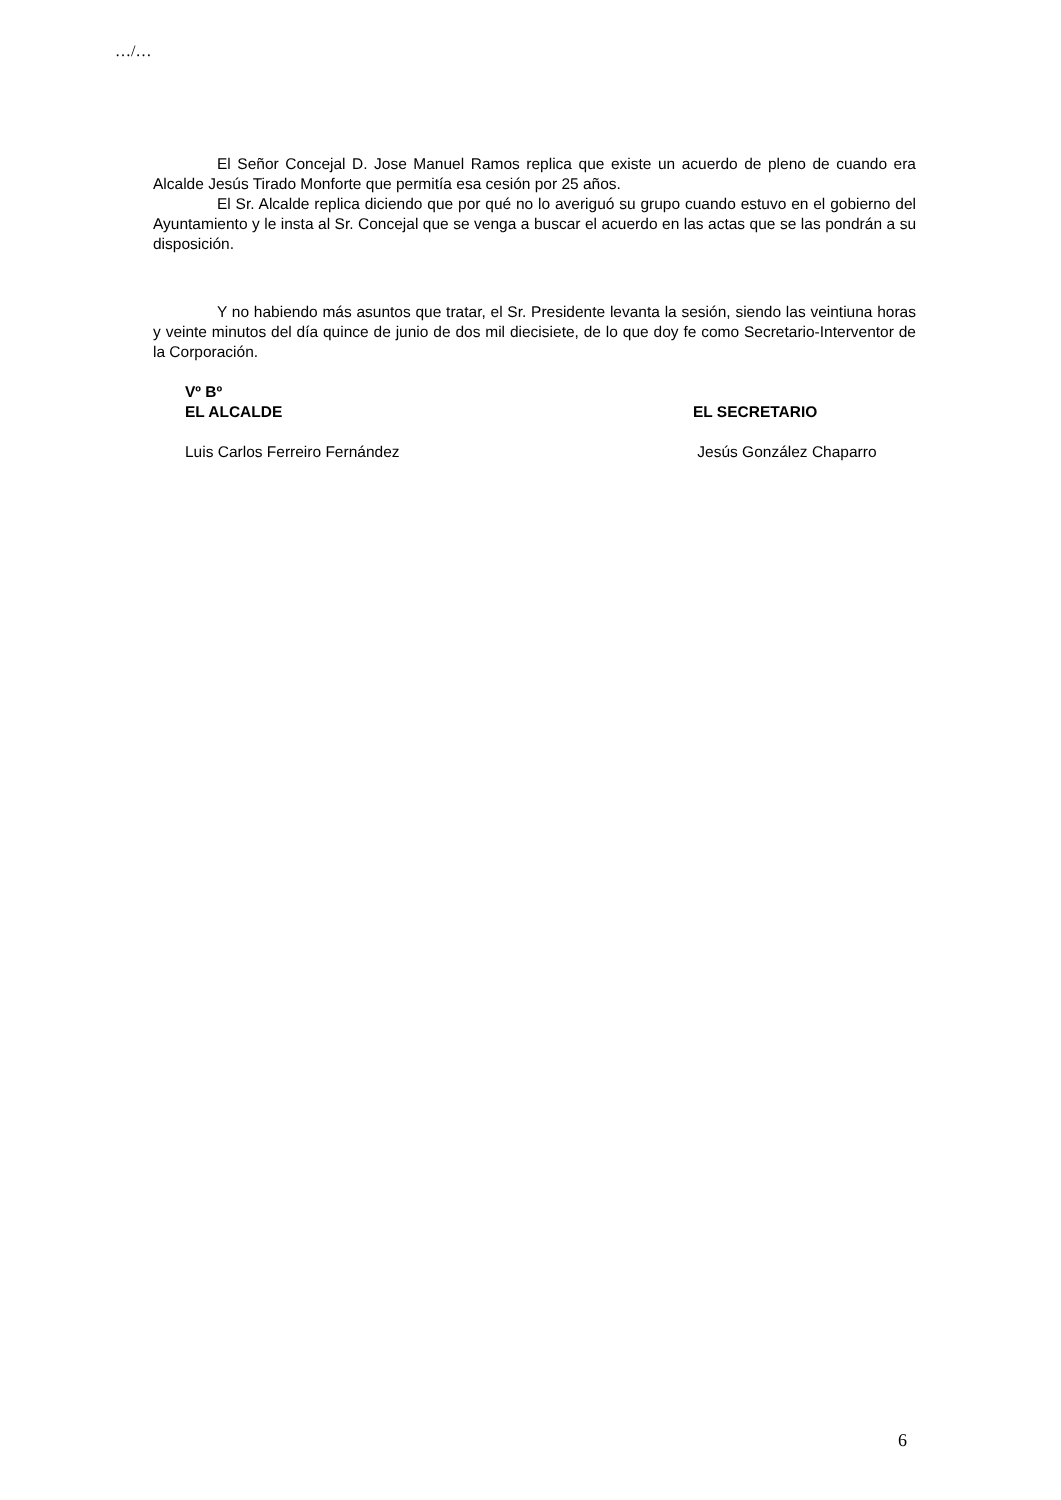…/…
El Señor Concejal D. Jose Manuel Ramos replica que existe un acuerdo de pleno de cuando era Alcalde Jesús Tirado Monforte que permitía esa cesión por 25 años.
El Sr. Alcalde replica diciendo que por qué no lo averiguó su grupo cuando estuvo en el gobierno del Ayuntamiento y le insta al Sr. Concejal que se venga a buscar el acuerdo en las actas que se las pondrán a su disposición.
Y no habiendo más asuntos que tratar, el Sr. Presidente levanta la sesión, siendo las veintiuna horas y veinte minutos del día quince de junio de dos mil diecisiete, de lo que doy fe como Secretario-Interventor de la Corporación.
Vº Bº
EL ALCALDE EL SECRETARIO
Luis Carlos Ferreiro Fernández Jesús González Chaparro
6